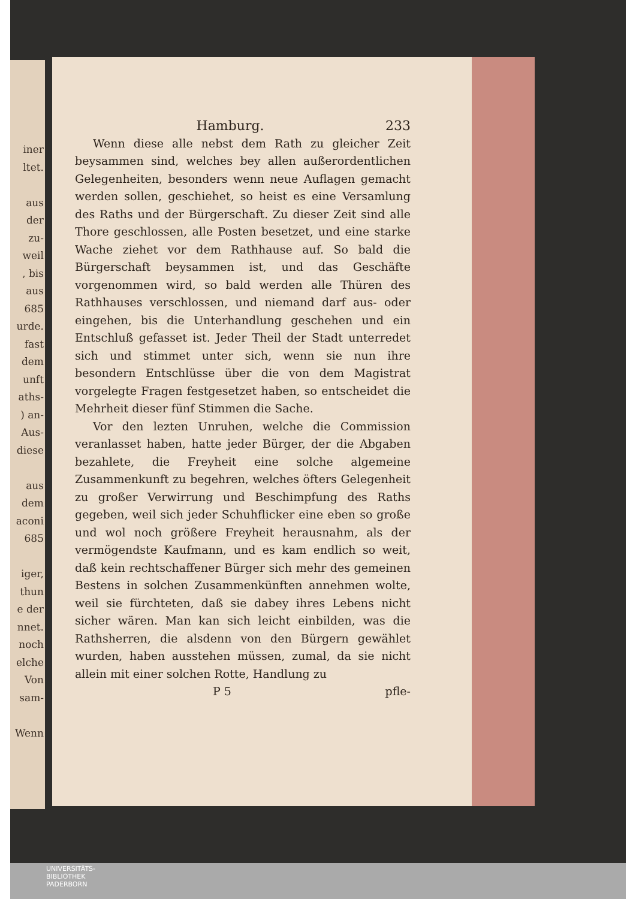iner
ltet.
aus
der
zu-
weil
, bis
aus
685
urde.
fast
dem
unft
aths-
) an-
Aus-
diese
aus
dem
aconi
685
iger,
thun
e der
nnet.
noch
elche
Von
sam-
Wenn
Hamburg. 233
Wenn diese alle nebst dem Rath zu gleicher Zeit beysammen sind, welches bey allen außerordentlichen Gelegenheiten, besonders wenn neue Auflagen gemacht werden sollen, geschiehet, so heist es eine Versamlung des Raths und der Bürgerschaft. Zu dieser Zeit sind alle Thore geschlossen, alle Posten besetzet, und eine starke Wache ziehet vor dem Rathhause auf. So bald die Bürgerschaft beysammen ist, und das Geschäfte vorgenommen wird, so bald werden alle Thüren des Rathhauses verschlossen, und niemand darf aus- oder eingehen, bis die Unterhandlung geschehen und ein Entschluß gefasset ist. Jeder Theil der Stadt unterredet sich und stimmet unter sich, wenn sie nun ihre besondern Entschlüsse über die von dem Magistrat vorgelegte Fragen festgesetzet haben, so entscheidet die Mehrheit dieser fünf Stimmen die Sache.
Vor den lezten Unruhen, welche die Commission veranlasset haben, hatte jeder Bürger, der die Abgaben bezahlete, die Freyheit eine solche algemeine Zusammenkunft zu begehren, welches öfters Gelegenheit zu großer Verwirrung und Beschimpfung des Raths gegeben, weil sich jeder Schuhflicker eine eben so große und wol noch größere Freyheit herausnahm, als der vermögendste Kaufmann, und es kam endlich so weit, daß kein rechtschaffener Bürger sich mehr des gemeinen Bestens in solchen Zusammenkünften annehmen wolte, weil sie fürchteten, daß sie dabey ihres Lebens nicht sicher wären. Man kan sich leicht einbilden, was die Rathsherren, die alsdenn von den Bürgern gewählet wurden, haben ausstehen müssen, zumal, da sie nicht allein mit einer solchen Rotte, Handlung zu
P 5 pfle-
UNIVERSITÄTS-
BIBLIOTHEK
PADERBORN